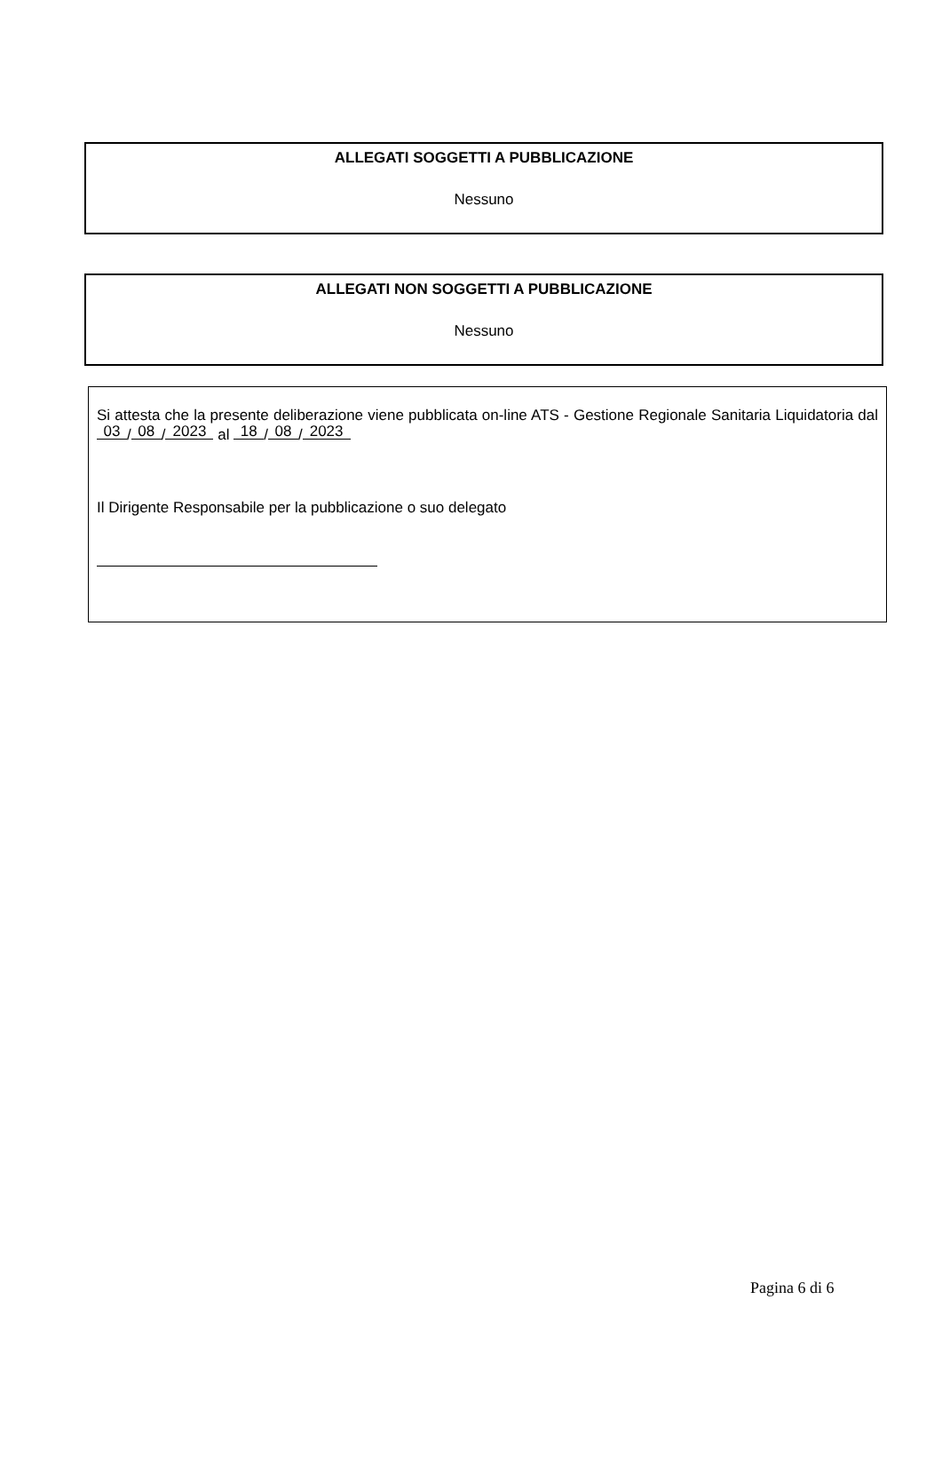ALLEGATI SOGGETTI A PUBBLICAZIONE
Nessuno
ALLEGATI NON SOGGETTI A PUBBLICAZIONE
Nessuno
Si attesta che la presente deliberazione viene pubblicata on-line ATS - Gestione Regionale Sanitaria Liquidatoria dal 03 / 08 / 2023 al 18 / 08 / 2023
Il Dirigente Responsabile per la pubblicazione o suo delegato
Pagina 6 di 6